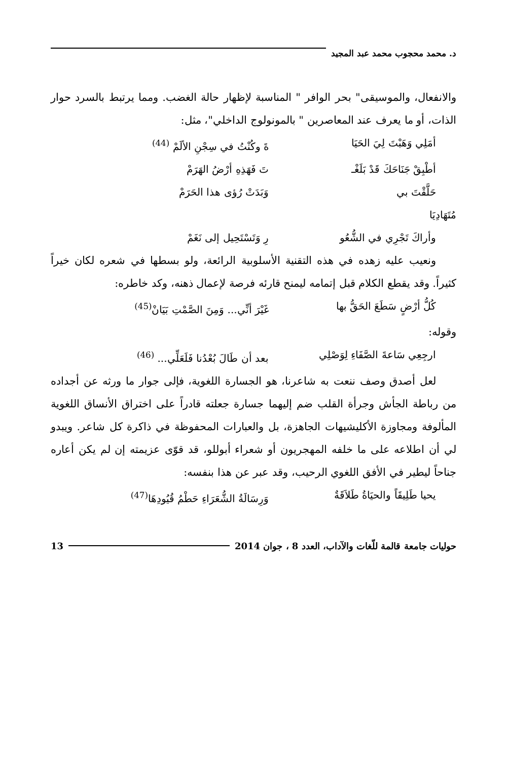د. محمد محجوب محمد عبد المجيد
والانفعال، والموسيقى" بحر الوافر " المناسبة لإظهار حالة الغضب. ومما يرتبط بالسرد حوار الذات، أو ما يعرف عند المعاصرين " بالمونولوج الداخلي"، مثل:
أمَلِي وَهَبْتَ لِيَ الحَيَا ةَ وكُنْتُ في سِجْنِ الألَمْ <sup>(44)</sup>
أطْبِقْ جَنَاحَكَ قَدْ بَلَغْـ تَ فَهَذِهِ أرْضُ الهَرَمْ
حَلَّقْتَ بي وَبَدَتْ رُؤى هذا الحَرَمْ
مُتَهَادِيَا
وأراكَ تَجْرِي في الشُّعُو رِ وَتَسْتَحِيل إلى نَغَمْ
ونعيب عليه زهده في هذه التقنية الأسلوبية الرائعة، ولو بسطها في شعره لكان خيراً كثيراً. وقد يقطع الكلام قبل إتمامه ليمنح قارئه فرصة لإعمال ذهنه، وكد خاطره:
كُلُّ أرْضٍ سَطَعَ الحَقُّ بها غَيْرَ أنِّي... وَمِنَ الصَّمْتِ بَيَانْ<sup>(45)</sup>
وقوله:
ارجِعِي سَاعةَ الصَّفَاءِ لِوَصْلِي بعد أن طَالَ بُعْدُنا فَلَعَلِّي... <sup>(46)</sup>
لعل أصدق وصف ننعت به شاعرنا، هو الجسارة اللغوية، فإلى جوار ما ورثه عن أجداده من رباطة الجأش وجرأة القلب ضم إليهما جسارة جعلته قادراً على اختراق الأنساق اللغوية المألوفة ومجاوزة الأكليشيهات الجاهزة، بل والعبارات المحفوظة في ذاكرة كل شاعر. ويبدو لي أن اطلاعه على ما خلفه المهجريون أو شعراء أبوللو، قد قوّى عزيمته إن لم يكن أعاره جناحاً ليطير في الأفق اللغوي الرحيب، وقد عبر عن هذا بنفسه:
يحيا طَلِيقَاً والحيَاةُ طَلاَقَةٌ وَرِسَالَةُ الشُّعَرَاءِ حَطْمُ قُيُودِهَا<sup>(47)</sup>
حوليات جامعة قالمة للّغات والآداب، العدد 8 ، جوان 2014
13